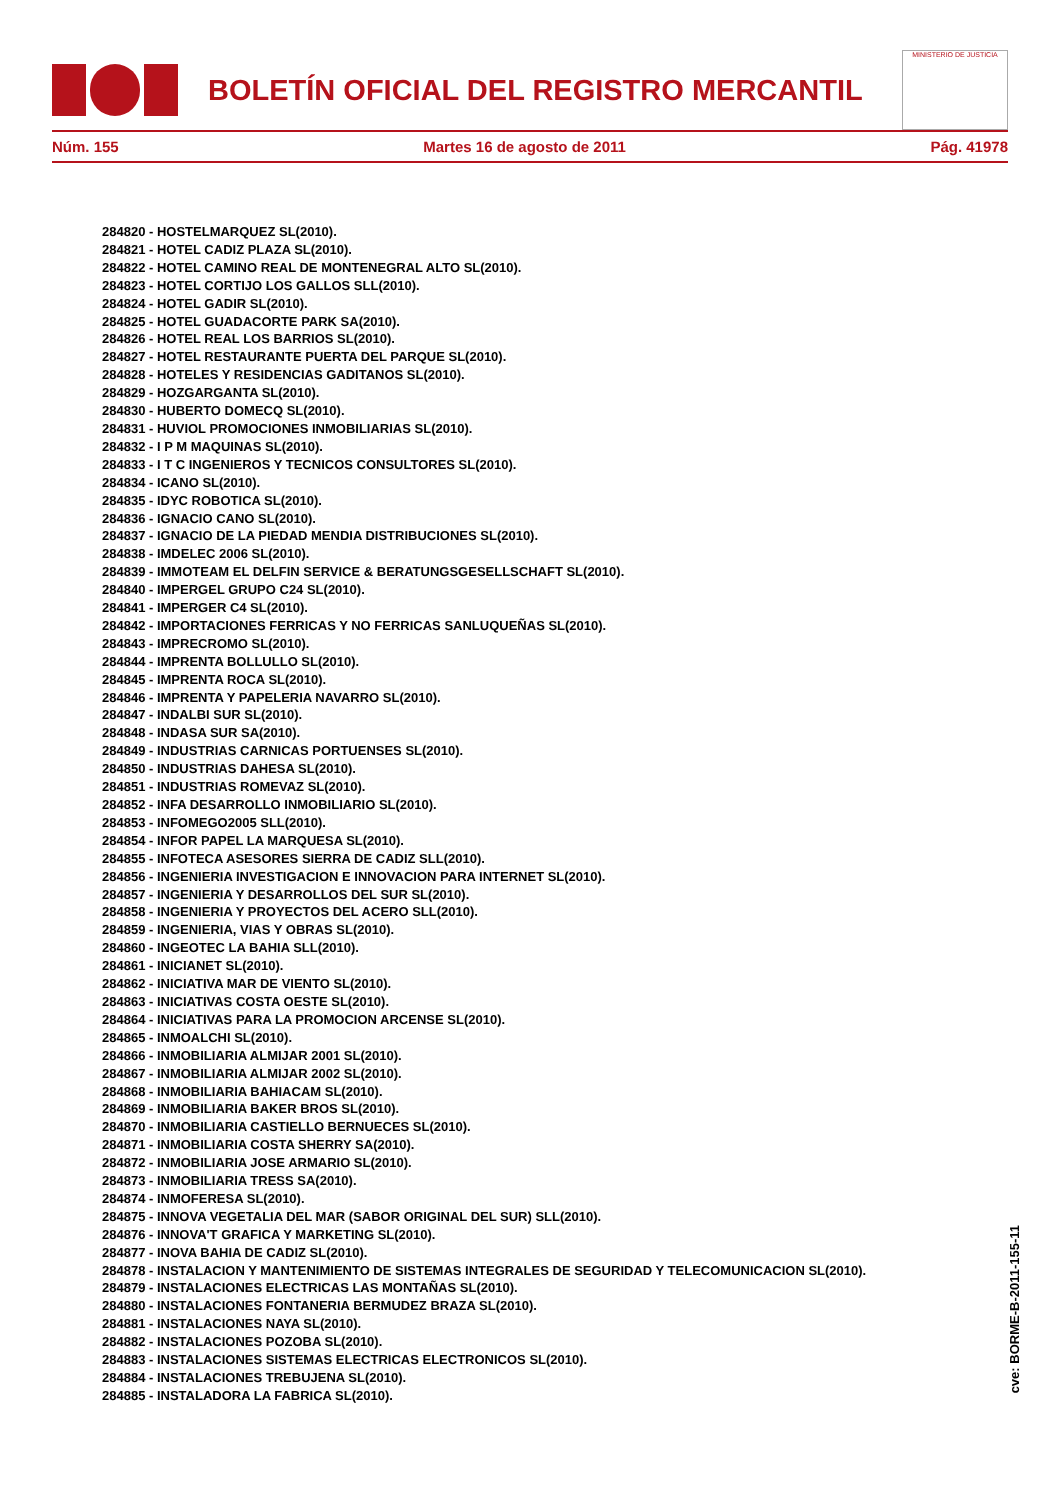BOLETÍN OFICIAL DEL REGISTRO MERCANTIL
MINISTERIO DE JUSTICIA
Núm. 155 Martes 16 de agosto de 2011 Pág. 41978
284820 - HOSTELMARQUEZ SL(2010).
284821 - HOTEL CADIZ PLAZA SL(2010).
284822 - HOTEL CAMINO REAL DE MONTENEGRAL ALTO SL(2010).
284823 - HOTEL CORTIJO LOS GALLOS SLL(2010).
284824 - HOTEL GADIR SL(2010).
284825 - HOTEL GUADACORTE PARK SA(2010).
284826 - HOTEL REAL LOS BARRIOS SL(2010).
284827 - HOTEL RESTAURANTE PUERTA DEL PARQUE SL(2010).
284828 - HOTELES Y RESIDENCIAS GADITANOS SL(2010).
284829 - HOZGARGANTA SL(2010).
284830 - HUBERTO DOMECQ SL(2010).
284831 - HUVIOL PROMOCIONES INMOBILIARIAS SL(2010).
284832 - I P M MAQUINAS SL(2010).
284833 - I T C INGENIEROS Y TECNICOS CONSULTORES SL(2010).
284834 - ICANO SL(2010).
284835 - IDYC ROBOTICA SL(2010).
284836 - IGNACIO CANO SL(2010).
284837 - IGNACIO DE LA PIEDAD MENDIA DISTRIBUCIONES SL(2010).
284838 - IMDELEC 2006 SL(2010).
284839 - IMMOTEAM EL DELFIN SERVICE & BERATUNGSGESELLSCHAFT SL(2010).
284840 - IMPERGEL GRUPO C24 SL(2010).
284841 - IMPERGER C4 SL(2010).
284842 - IMPORTACIONES FERRICAS Y NO FERRICAS SANLUQUEÑAS SL(2010).
284843 - IMPRECROMO SL(2010).
284844 - IMPRENTA BOLLULLO SL(2010).
284845 - IMPRENTA ROCA SL(2010).
284846 - IMPRENTA Y PAPELERIA NAVARRO SL(2010).
284847 - INDALBI SUR SL(2010).
284848 - INDASA SUR SA(2010).
284849 - INDUSTRIAS CARNICAS PORTUENSES SL(2010).
284850 - INDUSTRIAS DAHESA SL(2010).
284851 - INDUSTRIAS ROMEVAZ SL(2010).
284852 - INFA DESARROLLO INMOBILIARIO SL(2010).
284853 - INFOMEGO2005 SLL(2010).
284854 - INFOR PAPEL LA MARQUESA SL(2010).
284855 - INFOTECA ASESORES SIERRA DE CADIZ SLL(2010).
284856 - INGENIERIA INVESTIGACION E INNOVACION PARA INTERNET SL(2010).
284857 - INGENIERIA Y DESARROLLOS DEL SUR SL(2010).
284858 - INGENIERIA Y PROYECTOS DEL ACERO SLL(2010).
284859 - INGENIERIA, VIAS Y OBRAS SL(2010).
284860 - INGEOTEC LA BAHIA SLL(2010).
284861 - INICIANET SL(2010).
284862 - INICIATIVA MAR DE VIENTO SL(2010).
284863 - INICIATIVAS COSTA OESTE SL(2010).
284864 - INICIATIVAS PARA LA PROMOCION ARCENSE SL(2010).
284865 - INMOALCHI SL(2010).
284866 - INMOBILIARIA ALMIJAR 2001 SL(2010).
284867 - INMOBILIARIA ALMIJAR 2002 SL(2010).
284868 - INMOBILIARIA BAHIACAM SL(2010).
284869 - INMOBILIARIA BAKER BROS SL(2010).
284870 - INMOBILIARIA CASTIELLO BERNUECES SL(2010).
284871 - INMOBILIARIA COSTA SHERRY SA(2010).
284872 - INMOBILIARIA JOSE ARMARIO SL(2010).
284873 - INMOBILIARIA TRESS SA(2010).
284874 - INMOFERESA SL(2010).
284875 - INNOVA VEGETALIA DEL MAR (SABOR ORIGINAL DEL SUR) SLL(2010).
284876 - INNOVA'T GRAFICA Y MARKETING SL(2010).
284877 - INOVA BAHIA DE CADIZ SL(2010).
284878 - INSTALACION Y MANTENIMIENTO DE SISTEMAS INTEGRALES DE SEGURIDAD Y TELECOMUNICACION SL(2010).
284879 - INSTALACIONES ELECTRICAS LAS MONTAÑAS SL(2010).
284880 - INSTALACIONES FONTANERIA BERMUDEZ BRAZA SL(2010).
284881 - INSTALACIONES NAYA SL(2010).
284882 - INSTALACIONES POZOBA SL(2010).
284883 - INSTALACIONES SISTEMAS ELECTRICAS ELECTRONICOS SL(2010).
284884 - INSTALACIONES TREBUJENA SL(2010).
284885 - INSTALADORA LA FABRICA SL(2010).
cve: BORME-B-2011-155-11